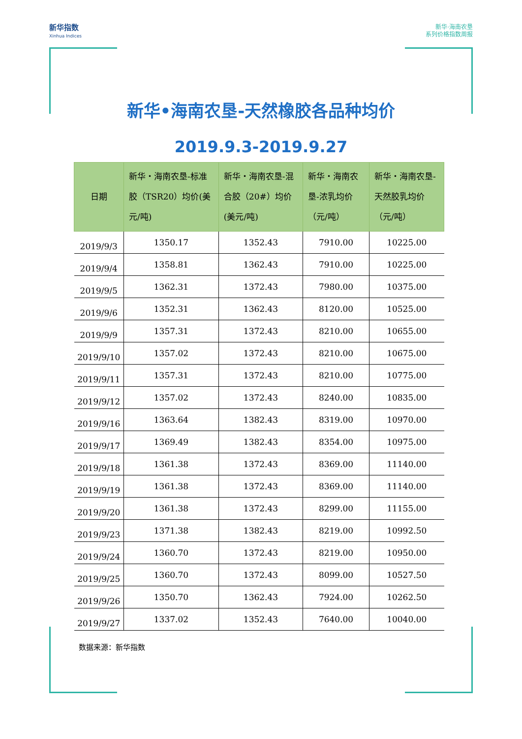新华指数
Xinhua Indices
新华·海南农垦
系列价格指数周报
新华•海南农垦-天然橡胶各品种均价
2019.9.3-2019.9.27
| 日期 | 新华・海南农垦-标准胶（TSR20）均价(美元/吨) | 新华・海南农垦-混合胶（20#）均价(美元/吨) | 新华・海南农垦-浓乳均价（元/吨） | 新华・海南农垦-天然胶乳均价（元/吨） |
| --- | --- | --- | --- | --- |
| 2019/9/3 | 1350.17 | 1352.43 | 7910.00 | 10225.00 |
| 2019/9/4 | 1358.81 | 1362.43 | 7910.00 | 10225.00 |
| 2019/9/5 | 1362.31 | 1372.43 | 7980.00 | 10375.00 |
| 2019/9/6 | 1352.31 | 1362.43 | 8120.00 | 10525.00 |
| 2019/9/9 | 1357.31 | 1372.43 | 8210.00 | 10655.00 |
| 2019/9/10 | 1357.02 | 1372.43 | 8210.00 | 10675.00 |
| 2019/9/11 | 1357.31 | 1372.43 | 8210.00 | 10775.00 |
| 2019/9/12 | 1357.02 | 1372.43 | 8240.00 | 10835.00 |
| 2019/9/16 | 1363.64 | 1382.43 | 8319.00 | 10970.00 |
| 2019/9/17 | 1369.49 | 1382.43 | 8354.00 | 10975.00 |
| 2019/9/18 | 1361.38 | 1372.43 | 8369.00 | 11140.00 |
| 2019/9/19 | 1361.38 | 1372.43 | 8369.00 | 11140.00 |
| 2019/9/20 | 1361.38 | 1372.43 | 8299.00 | 11155.00 |
| 2019/9/23 | 1371.38 | 1382.43 | 8219.00 | 10992.50 |
| 2019/9/24 | 1360.70 | 1372.43 | 8219.00 | 10950.00 |
| 2019/9/25 | 1360.70 | 1372.43 | 8099.00 | 10527.50 |
| 2019/9/26 | 1350.70 | 1362.43 | 7924.00 | 10262.50 |
| 2019/9/27 | 1337.02 | 1352.43 | 7640.00 | 10040.00 |
数据来源：新华指数